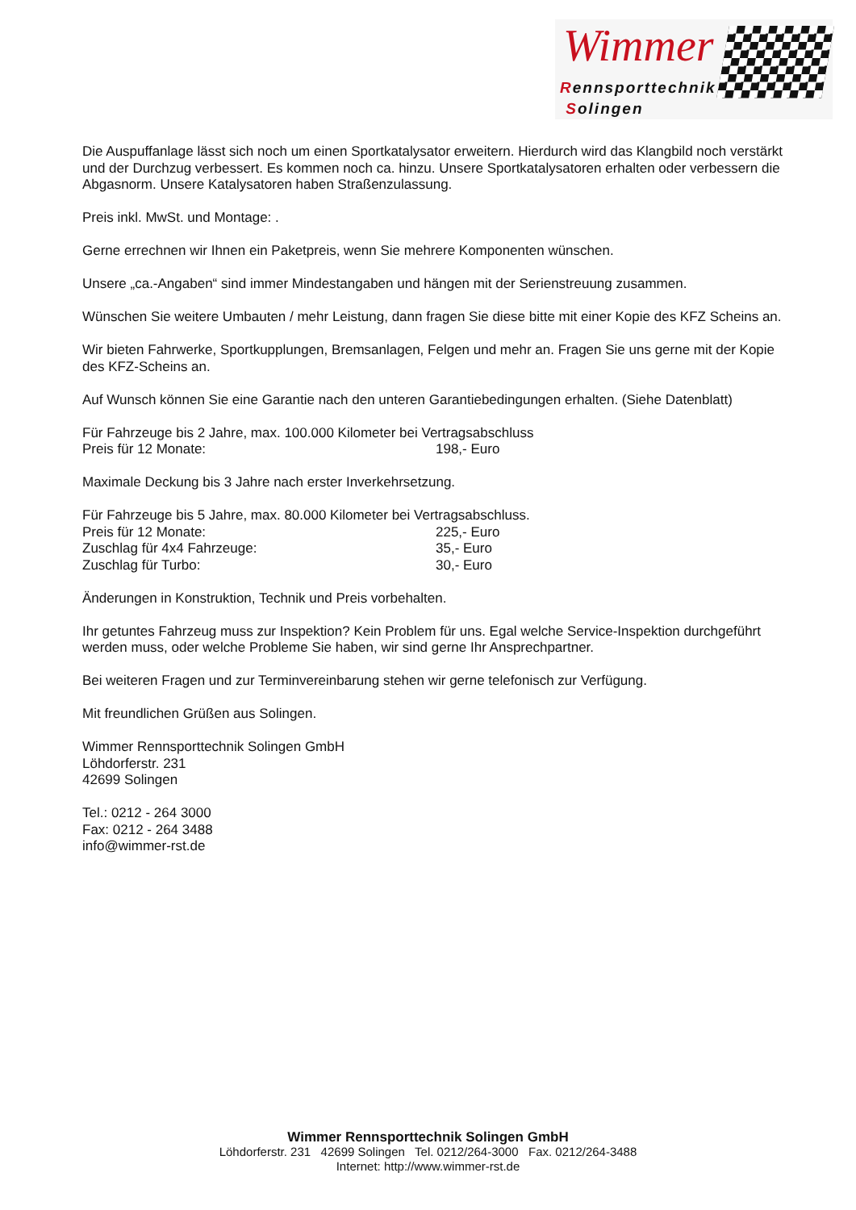Wimmer
Rennsporttechnik
Solingen
Die Auspuffanlage lässt sich noch um einen Sportkatalysator erweitern. Hierdurch wird das Klangbild noch verstärkt und der Durchzug verbessert. Es kommen noch ca. hinzu. Unsere Sportkatalysatoren erhalten oder verbessern die Abgasnorm. Unsere Katalysatoren haben Straßenzulassung.
Preis inkl. MwSt. und Montage: .
Gerne errechnen wir Ihnen ein Paketpreis, wenn Sie mehrere Komponenten wünschen.
Unsere „ca.-Angaben“ sind immer Mindestangaben und hängen mit der Serienstreuung zusammen.
Wünschen Sie weitere Umbauten / mehr Leistung, dann fragen Sie diese bitte mit einer Kopie des KFZ Scheins an.
Wir bieten Fahrwerke, Sportkupplungen, Bremsanlagen, Felgen und mehr an. Fragen Sie uns gerne mit der Kopie des KFZ-Scheins an.
Auf Wunsch können Sie eine Garantie nach den unteren Garantiebedingungen erhalten. (Siehe Datenblatt)
Für Fahrzeuge bis 2 Jahre, max. 100.000 Kilometer bei Vertragsabschluss
Preis für 12 Monate: 198,- Euro
Maximale Deckung bis 3 Jahre nach erster Inverkehrsetzung.
Für Fahrzeuge bis 5 Jahre, max. 80.000 Kilometer bei Vertragsabschluss.
Preis für 12 Monate: 225,- Euro
Zuschlag für 4x4 Fahrzeuge: 35,- Euro
Zuschlag für Turbo: 30,- Euro
Änderungen in Konstruktion, Technik und Preis vorbehalten.
Ihr getuntes Fahrzeug muss zur Inspektion? Kein Problem für uns. Egal welche Service-Inspektion durchgeführt werden muss, oder welche Probleme Sie haben, wir sind gerne Ihr Ansprechpartner.
Bei weiteren Fragen und zur Terminvereinbarung stehen wir gerne telefonisch zur Verfügung.
Mit freundlichen Grüßen aus Solingen.
Wimmer Rennsporttechnik Solingen GmbH
Löhdorferstr. 231
42699 Solingen
Tel.: 0212 - 264 3000
Fax: 0212 - 264 3488
info@wimmer-rst.de
Wimmer Rennsporttechnik Solingen GmbH
Löhdorferstr. 231 42699 Solingen Tel. 0212/264-3000 Fax. 0212/264-3488
Internet: http://www.wimmer-rst.de